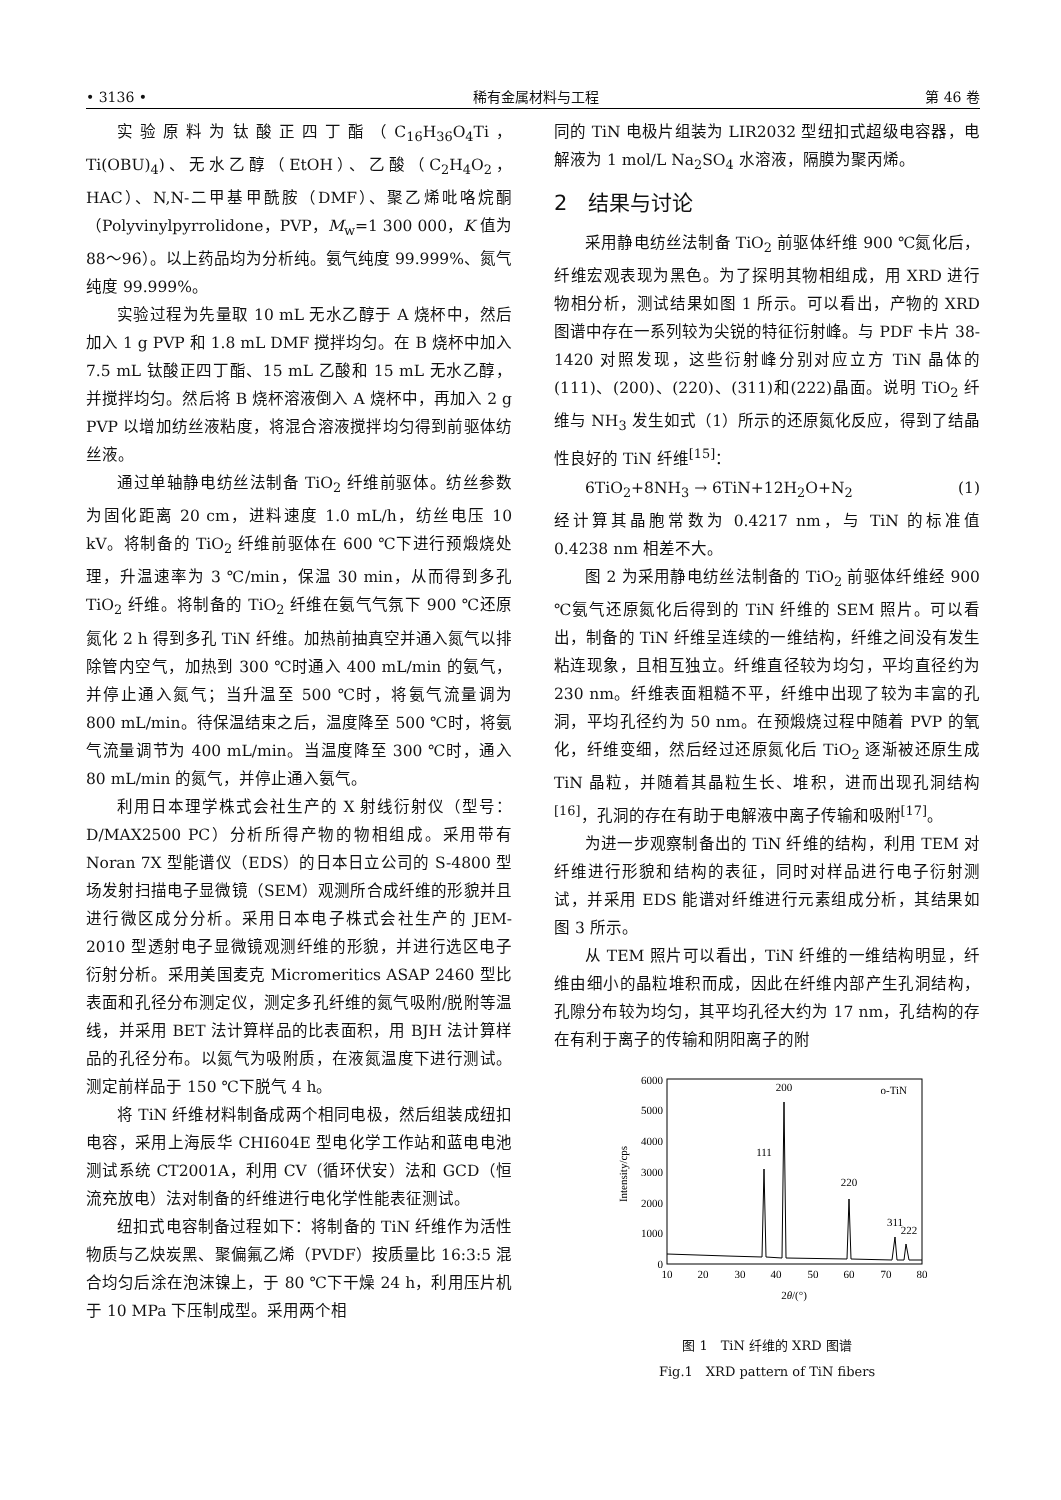• 3136 • 稀有金属材料与工程 第 46 卷
实验原料为钛酸正四丁酯（C<sub>16</sub>H<sub>36</sub>O<sub>4</sub>Ti，Ti(OBU)<sub>4</sub>)、无水乙醇（EtOH）、乙酸（C<sub>2</sub>H<sub>4</sub>O<sub>2</sub>，HAC）、N,N-二甲基甲酰胺（DMF）、聚乙烯吡咯烷酮（Polyvinylpyrrolidone，PVP，M<sub>w</sub>=1 300 000，K 值为 88～96）。以上药品均为分析纯。氨气纯度 99.999%、氮气纯度 99.999%。
实验过程为先量取 10 mL 无水乙醇于 A 烧杯中，然后加入 1 g PVP 和 1.8 mL DMF 搅拌均匀。在 B 烧杯中加入 7.5 mL 钛酸正四丁酯、15 mL 乙酸和 15 mL 无水乙醇，并搅拌均匀。然后将 B 烧杯溶液倒入 A 烧杯中，再加入 2 g PVP 以增加纺丝液粘度，将混合溶液搅拌均匀得到前驱体纺丝液。
通过单轴静电纺丝法制备 TiO<sub>2</sub> 纤维前驱体。纺丝参数为固化距离 20 cm，进料速度 1.0 mL/h，纺丝电压 10 kV。将制备的 TiO<sub>2</sub> 纤维前驱体在 600 ℃下进行预煅烧处理，升温速率为 3 ℃/min，保温 30 min，从而得到多孔 TiO<sub>2</sub> 纤维。将制备的 TiO<sub>2</sub> 纤维在氨气气氛下 900 ℃还原氮化 2 h 得到多孔 TiN 纤维。加热前抽真空并通入氮气以排除管内空气，加热到 300 ℃时通入 400 mL/min 的氨气，并停止通入氮气；当升温至 500 ℃时，将氨气流量调为 800 mL/min。待保温结束之后，温度降至 500 ℃时，将氨气流量调节为 400 mL/min。当温度降至 300 ℃时，通入 80 mL/min 的氮气，并停止通入氨气。
利用日本理学株式会社生产的 X 射线衍射仪（型号：D/MAX2500 PC）分析所得产物的物相组成。采用带有 Noran 7X 型能谱仪（EDS）的日本日立公司的 S-4800 型场发射扫描电子显微镜（SEM）观测所合成纤维的形貌并且进行微区成分分析。采用日本电子株式会社生产的 JEM-2010 型透射电子显微镜观测纤维的形貌，并进行选区电子衍射分析。采用美国麦克 Micromeritics ASAP 2460 型比表面和孔径分布测定仪，测定多孔纤维的氮气吸附/脱附等温线，并采用 BET 法计算样品的比表面积，用 BJH 法计算样品的孔径分布。以氮气为吸附质，在液氮温度下进行测试。测定前样品于 150 ℃下脱气 4 h。
将 TiN 纤维材料制备成两个相同电极，然后组装成纽扣电容，采用上海辰华 CHI604E 型电化学工作站和蓝电电池测试系统 CT2001A，利用 CV（循环伏安）法和 GCD（恒流充放电）法对制备的纤维进行电化学性能表征测试。
纽扣式电容制备过程如下：将制备的 TiN 纤维作为活性物质与乙炔炭黑、聚偏氟乙烯（PVDF）按质量比 16:3:5 混合均匀后涂在泡沫镍上，于 80 ℃下干燥 24 h，利用压片机于 10 MPa 下压制成型。采用两个相
同的 TiN 电极片组装为 LIR2032 型纽扣式超级电容器，电解液为 1 mol/L Na<sub>2</sub>SO<sub>4</sub> 水溶液，隔膜为聚丙烯。
2　结果与讨论
采用静电纺丝法制备 TiO<sub>2</sub> 前驱体纤维 900 ℃氮化后，纤维宏观表现为黑色。为了探明其物相组成，用 XRD 进行物相分析，测试结果如图 1 所示。可以看出，产物的 XRD 图谱中存在一系列较为尖锐的特征衍射峰。与 PDF 卡片 38-1420 对照发现，这些衍射峰分别对应立方 TiN 晶体的(111)、(200)、(220)、(311)和(222)晶面。说明 TiO<sub>2</sub> 纤维与 NH<sub>3</sub> 发生如式（1）所示的还原氮化反应，得到了结晶性良好的 TiN 纤维<sup>[15]</sup>：
6TiO<sub>2</sub>+8NH<sub>3</sub> → 6TiN+12H<sub>2</sub>O+N<sub>2</sub> (1)
经计算其晶胞常数为 0.4217 nm，与 TiN 的标准值 0.4238 nm 相差不大。
图 2 为采用静电纺丝法制备的 TiO<sub>2</sub> 前驱体纤维经 900 ℃氨气还原氮化后得到的 TiN 纤维的 SEM 照片。可以看出，制备的 TiN 纤维呈连续的一维结构，纤维之间没有发生粘连现象，且相互独立。纤维直径较为均匀，平均直径约为 230 nm。纤维表面粗糙不平，纤维中出现了较为丰富的孔洞，平均孔径约为 50 nm。在预煅烧过程中随着 PVP 的氧化，纤维变细，然后经过还原氮化后 TiO<sub>2</sub> 逐渐被还原生成 TiN 晶粒，并随着其晶粒生长、堆积，进而出现孔洞结构<sup>[16]</sup>，孔洞的存在有助于电解液中离子传输和吸附<sup>[17]</sup>。
为进一步观察制备出的 TiN 纤维的结构，利用 TEM 对纤维进行形貌和结构的表征，同时对样品进行电子衍射测试，并采用 EDS 能谱对纤维进行元素组成分析，其结果如图 3 所示。
从 TEM 照片可以看出，TiN 纤维的一维结构明显，纤维由细小的晶粒堆积而成，因此在纤维内部产生孔洞结构，孔隙分布较为均匀，其平均孔径大约为 17 nm，孔结构的存在有利于离子的传输和阴阳离子的附
6000
5000
4000
3000
2000
1000
0
10
20
30
40
50
60
70
80
2θ/(°)
Intensity/cps
111
200
220
311
222
o-TiN
图 1　TiN 纤维的 XRD 图谱
Fig.1　XRD pattern of TiN fibers